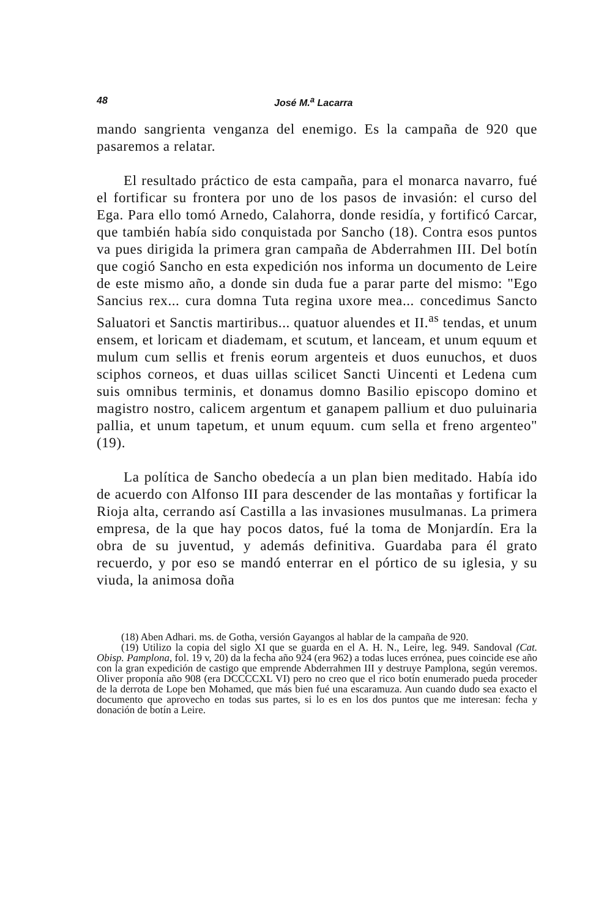48 José M.<sup>a</sup> Lacarra
mando sangrienta venganza del enemigo. Es la campaña de 920 que pasaremos a relatar.
El resultado práctico de esta campaña, para el monarca navarro, fué el fortificar su frontera por uno de los pasos de invasión: el curso del Ega. Para ello tomó Arnedo, Calahorra, donde residía, y fortificó Carcar, que también había sido conquistada por Sancho (18). Contra esos puntos va pues dirigida la primera gran campaña de Abderrahmen III. Del botín que cogió Sancho en esta expedición nos informa un documento de Leire de este mismo año, a donde sin duda fue a parar parte del mismo: "Ego Sancius rex... cura domna Tuta regina uxore mea... concedimus Sancto Saluatori et Sanctis martiribus... quatuor aluendes et II.<sup>as</sup> tendas, et unum ensem, et loricam et diademam, et scutum, et lanceam, et unum equum et mulum cum sellis et frenis eorum argenteis et duos eunuchos, et duos sciphos corneos, et duas uillas scilicet Sancti Uincenti et Ledena cum suis omnibus terminis, et donamus domno Basilio episcopo domino et magistro nostro, calicem argentum et ganapem pallium et duo puluinaria pallia, et unum tapetum, et unum equum. cum sella et freno argenteo" (19).
La política de Sancho obedecía a un plan bien meditado. Había ido de acuerdo con Alfonso III para descender de las montañas y fortificar la Rioja alta, cerrando así Castilla a las invasiones musulmanas. La primera empresa, de la que hay pocos datos, fué la toma de Monjardín. Era la obra de su juventud, y además definitiva. Guardaba para él grato recuerdo, y por eso se mandó enterrar en el pórtico de su iglesia, y su viuda, la animosa doña
(18) Aben Adhari. ms. de Gotha, versión Gayangos al hablar de la campaña de 920.
(19) Utilizo la copia del siglo XI que se guarda en el A. H. N., Leire, leg. 949. Sandoval (Cat. Obisp. Pamplona, fol. 19 v, 20) da la fecha año 924 (era 962) a todas luces errónea, pues coincide ese año con la gran expedición de castigo que emprende Abderrahmen III y destruye Pamplona, según veremos. Oliver proponía año 908 (era DCCCCXL VI) pero no creo que el rico botín enumerado pueda proceder de la derrota de Lope ben Mohamed, que más bien fué una escaramuza. Aun cuando dudo sea exacto el documento que aprovecho en todas sus partes, si lo es en los dos puntos que me interesan: fecha y donación de botín a Leire.